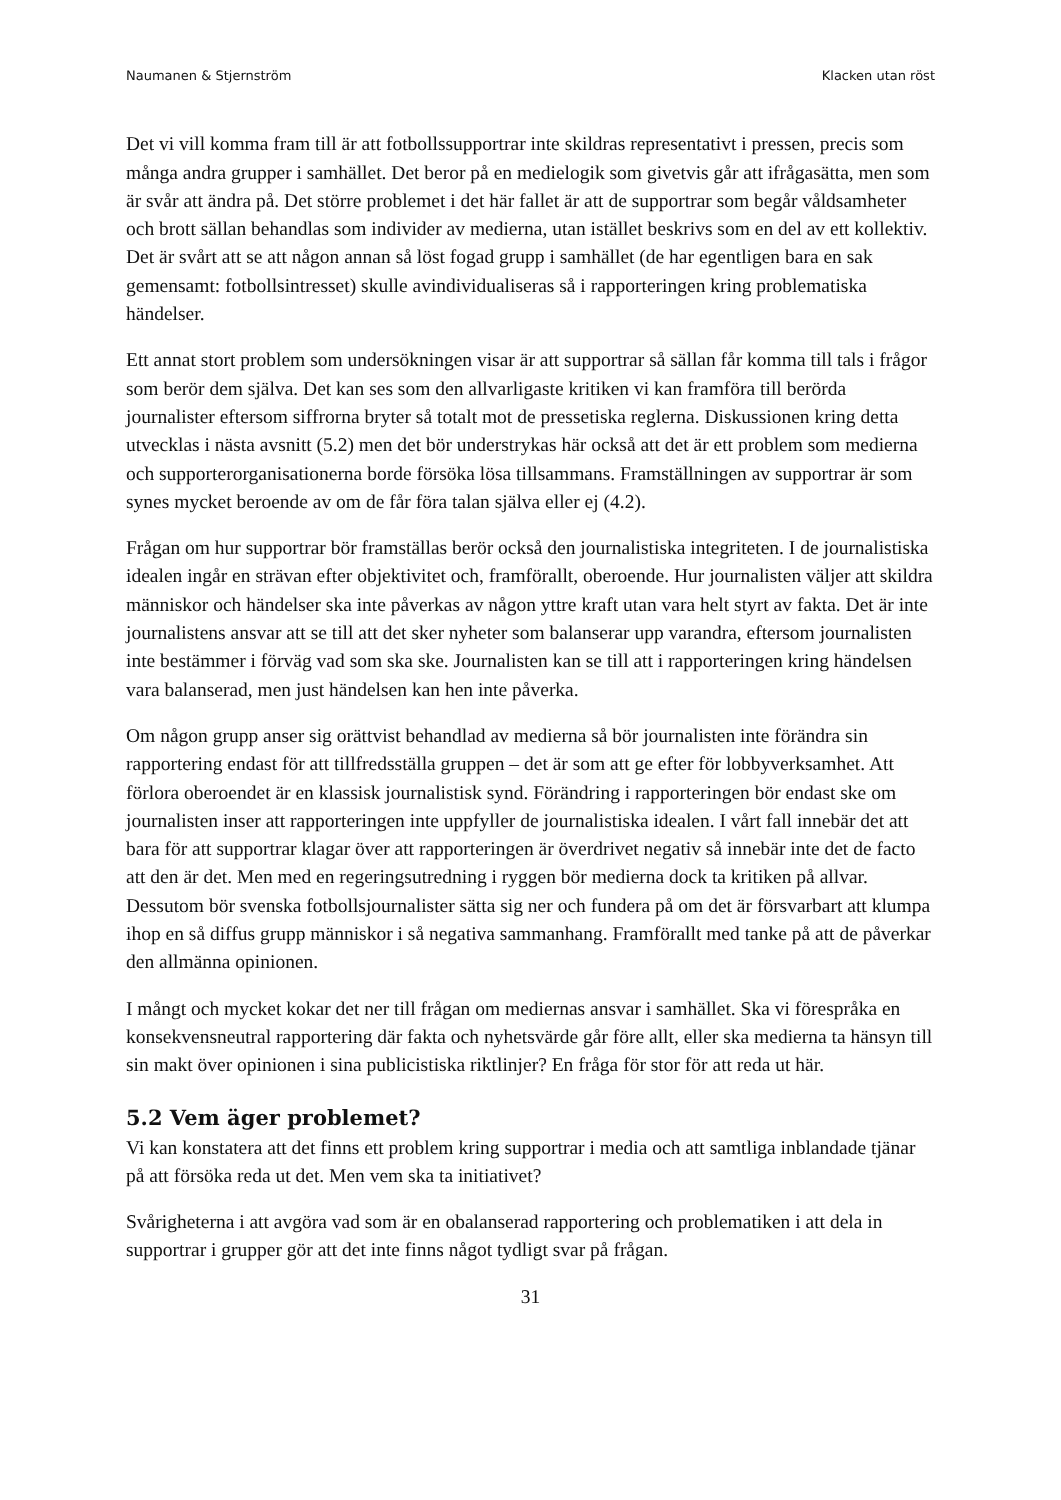Naumanen & Stjernström Klacken utan röst
Det vi vill komma fram till är att fotbollssupportrar inte skildras representativt i pressen, precis som många andra grupper i samhället. Det beror på en medielogik som givetvis går att ifrågasätta, men som är svår att ändra på. Det större problemet i det här fallet är att de supportrar som begår våldsamheter och brott sällan behandlas som individer av medierna, utan istället beskrivs som en del av ett kollektiv. Det är svårt att se att någon annan så löst fogad grupp i samhället (de har egentligen bara en sak gemensamt: fotbollsintresset) skulle avindividualiseras så i rapporteringen kring problematiska händelser.
Ett annat stort problem som undersökningen visar är att supportrar så sällan får komma till tals i frågor som berör dem själva. Det kan ses som den allvarligaste kritiken vi kan framföra till berörda journalister eftersom siffrorna bryter så totalt mot de pressetiska reglerna. Diskussionen kring detta utvecklas i nästa avsnitt (5.2) men det bör understrykas här också att det är ett problem som medierna och supporterorganisationerna borde försöka lösa tillsammans. Framställningen av supportrar är som synes mycket beroende av om de får föra talan själva eller ej (4.2).
Frågan om hur supportrar bör framställas berör också den journalistiska integriteten. I de journalistiska idealen ingår en strävan efter objektivitet och, framförallt, oberoende. Hur journalisten väljer att skildra människor och händelser ska inte påverkas av någon yttre kraft utan vara helt styrt av fakta. Det är inte journalistens ansvar att se till att det sker nyheter som balanserar upp varandra, eftersom journalisten inte bestämmer i förväg vad som ska ske. Journalisten kan se till att i rapporteringen kring händelsen vara balanserad, men just händelsen kan hen inte påverka.
Om någon grupp anser sig orättvist behandlad av medierna så bör journalisten inte förändra sin rapportering endast för att tillfredsställa gruppen – det är som att ge efter för lobbyverksamhet. Att förlora oberoendet är en klassisk journalistisk synd. Förändring i rapporteringen bör endast ske om journalisten inser att rapporteringen inte uppfyller de journalistiska idealen. I vårt fall innebär det att bara för att supportrar klagar över att rapporteringen är överdrivet negativ så innebär inte det de facto att den är det. Men med en regeringsutredning i ryggen bör medierna dock ta kritiken på allvar. Dessutom bör svenska fotbollsjournalister sätta sig ner och fundera på om det är försvarbart att klumpa ihop en så diffus grupp människor i så negativa sammanhang. Framförallt med tanke på att de påverkar den allmänna opinionen.
I mångt och mycket kokar det ner till frågan om mediernas ansvar i samhället. Ska vi förespråka en konsekvensneutral rapportering där fakta och nyhetsvärde går före allt, eller ska medierna ta hänsyn till sin makt över opinionen i sina publicistiska riktlinjer? En fråga för stor för att reda ut här.
5.2 Vem äger problemet?
Vi kan konstatera att det finns ett problem kring supportrar i media och att samtliga inblandade tjänar på att försöka reda ut det. Men vem ska ta initiativet?
Svårigheterna i att avgöra vad som är en obalanserad rapportering och problematiken i att dela in supportrar i grupper gör att det inte finns något tydligt svar på frågan.
31